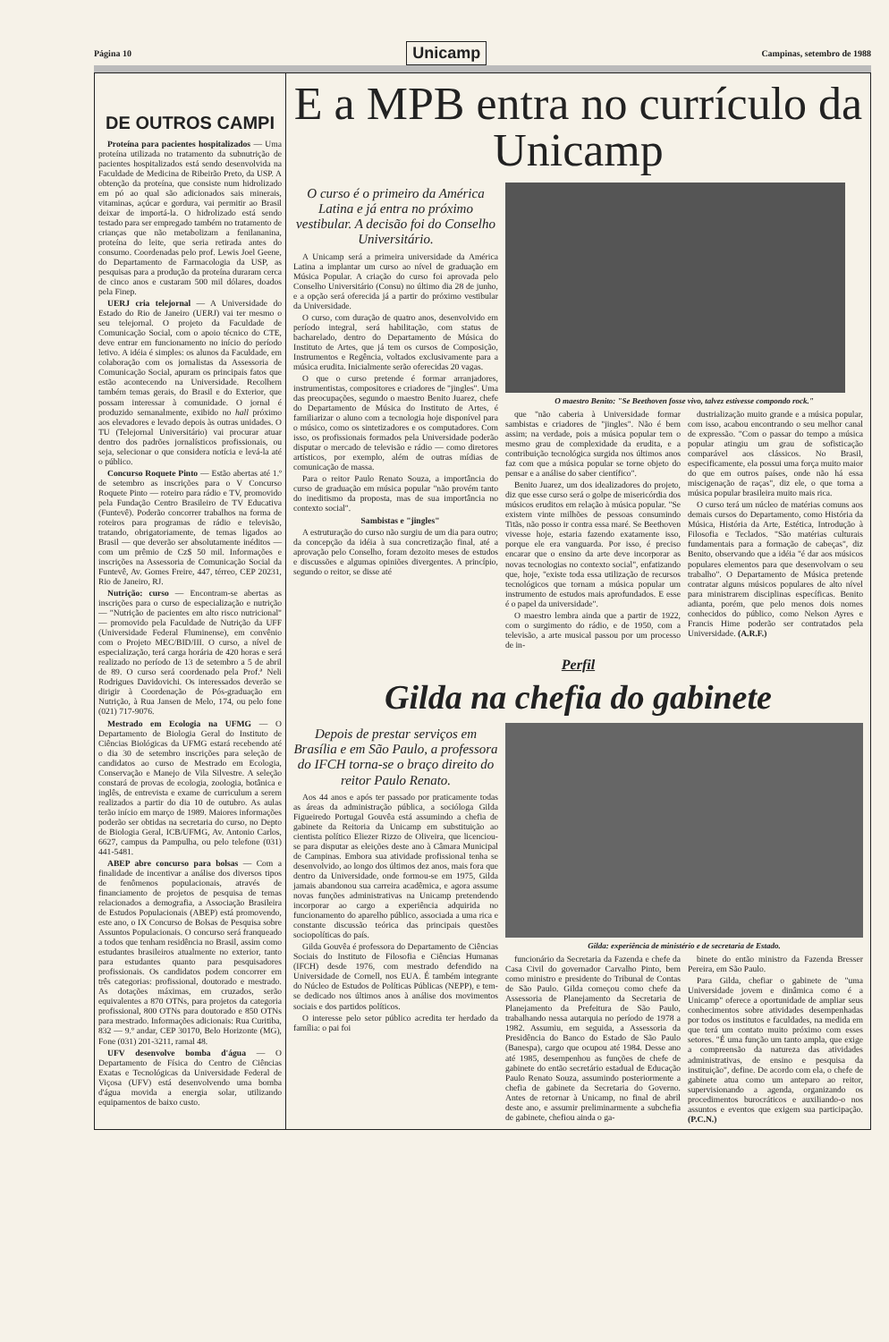Página 10 Unicamp Campinas, setembro de 1988
DE OUTROS CAMPI
Proteína para pacientes hospitalizados — Uma proteína utilizada no tratamento da subnutrição de pacientes hospitalizados está sendo desenvolvida na Faculdade de Medicina de Ribeirão Preto, da USP. A obtenção da proteína, que consiste num hidrolizado em pó ao qual são adicionados sais minerais, vitaminas, açúcar e gordura, vai permitir ao Brasil deixar de importá-la. O hidrolizado está sendo testado para ser empregado também no tratamento de crianças que não metabolizam a fenilananina, proteína do leite, que seria retirada antes do consumo. Coordenadas pelo prof. Lewis Joel Geene, do Departamento de Farmacologia da USP, as pesquisas para a produção da proteína duraram cerca de cinco anos e custaram 500 mil dólares, doados pela Finep.
UERJ cria telejornal — A Universidade do Estado do Rio de Janeiro (UERJ) vai ter mesmo o seu telejornal. O projeto da Faculdade de Comunicação Social, com o apoio técnico do CTE, deve entrar em funcionamento no início do período letivo. A idéia é simples: os alunos da Faculdade, em colaboração com os jornalistas da Assessoria de Comunicação Social, apuram os principais fatos que estão acontecendo na Universidade. Recolhem também temas gerais, do Brasil e do Exterior, que possam interessar à comunidade. O jornal é produzido semanalmente, exibido no hall próximo aos elevadores e levado depois às outras unidades. O TU (Telejornal Universitário) vai procurar atuar dentro dos padrões jornalísticos profissionais, ou seja, selecionar o que considera notícia e levá-la até o público.
Concurso Roquete Pinto — Estão abertas até 1.º de setembro as inscrições para o V Concurso Roquete Pinto — roteiro para rádio e TV, promovido pela Fundação Centro Brasileiro de TV Educativa (Funtevê). Poderão concorrer trabalhos na forma de roteiros para programas de rádio e televisão, tratando, obrigatoriamente, de temas ligados ao Brasil — que deverão ser absolutamente inéditos — com um prêmio de Cz$ 50 mil. Informações e inscrições na Assessoria de Comunicação Social da Funtevê, Av. Gomes Freire, 447, térreo, CEP 20231, Rio de Janeiro, RJ.
Nutrição: curso — Encontram-se abertas as inscrições para o curso de especialização e nutrição — "Nutrição de pacientes em alto risco nutricional" — promovido pela Faculdade de Nutrição da UFF (Universidade Federal Fluminense), em convênio com o Projeto MEC/BID/III. O curso, a nível de especialização, terá carga horária de 420 horas e será realizado no período de 13 de setembro a 5 de abril de 89. O curso será coordenado pela Prof.ª Neli Rodrigues Davidovichi. Os interessados deverão se dirigir à Coordenação de Pós-graduação em Nutrição, à Rua Jansen de Melo, 174, ou pelo fone (021) 717-9076.
Mestrado em Ecologia na UFMG — O Departamento de Biologia Geral do Instituto de Ciências Biológicas da UFMG estará recebendo até o dia 30 de setembro inscrições para seleção de candidatos ao curso de Mestrado em Ecologia, Conservação e Manejo de Vila Silvestre. A seleção constará de provas de ecologia, zoologia, botânica e inglês, de entrevista e exame de curriculum a serem realizados a partir do dia 10 de outubro. As aulas terão início em março de 1989. Maiores informações poderão ser obtidas na secretaria do curso, no Depto de Biologia Geral, ICB/UFMG, Av. Antonio Carlos, 6627, campus da Pampulha, ou pelo telefone (031) 441-5481.
ABEP abre concurso para bolsas — Com a finalidade de incentivar a análise dos diversos tipos de fenômenos populacionais, através de financiamento de projetos de pesquisa de temas relacionados a demografia, a Associação Brasileira de Estudos Populacionais (ABEP) está promovendo, este ano, o IX Concurso de Bolsas de Pesquisa sobre Assuntos Populacionais. O concurso será franqueado a todos que tenham residência no Brasil, assim como estudantes brasileiros atualmente no exterior, tanto para estudantes quanto para pesquisadores profissionais. Os candidatos podem concorrer em três categorias: profissional, doutorado e mestrado. As dotações máximas, em cruzados, serão equivalentes a 870 OTNs, para projetos da categoria profissional, 800 OTNs para doutorado e 850 OTNs para mestrado. Informações adicionais: Rua Curitiba, 832 — 9.º andar, CEP 30170, Belo Horizonte (MG), Fone (031) 201-3211, ramal 48.
UFV desenvolve bomba d'água — O Departamento de Física do Centro de Ciências Exatas e Tecnológicas da Universidade Federal de Viçosa (UFV) está desenvolvendo uma bomba d'água movida a energia solar, utilizando equipamentos de baixo custo.
E a MPB entra no currículo da Unicamp
O curso é o primeiro da América Latina e já entra no próximo vestibular. A decisão foi do Conselho Universitário.
A Unicamp será a primeira universidade da América Latina a implantar um curso ao nível de graduação em Música Popular. A criação do curso foi aprovada pelo Conselho Universitário (Consu) no último dia 28 de junho, e a opção será oferecida já a partir do próximo vestibular da Universidade.
O curso, com duração de quatro anos, desenvolvido em período integral, será habilitação, com status de bacharelado, dentro do Departamento de Música do Instituto de Artes, que já tem os cursos de Composição, Instrumentos e Regência, voltados exclusivamente para a música erudita. Inicialmente serão oferecidas 20 vagas.
O que o curso pretende é formar arranjadores, instrumentistas, compositores e criadores de "jingles". Uma das preocupações, segundo o maestro Benito Juarez, chefe do Departamento de Música do Instituto de Artes, é familiarizar o aluno com a tecnologia hoje disponível para o músico, como os sintetizadores e os computadores. Com isso, os profissionais formados pela Universidade poderão disputar o mercado de televisão e rádio — como diretores artísticos, por exemplo, além de outras mídias de comunicação de massa.
Para o reitor Paulo Renato Souza, a importância do curso de graduação em música popular "não provém tanto do ineditismo da proposta, mas de sua importância no contexto social".
Sambistas e "jingles"
A estruturação do curso não surgiu de um dia para outro; da concepção da idéia à sua concretização final, até a aprovação pelo Conselho, foram dezoito meses de estudos e discussões e algumas opiniões divergentes. A princípio, segundo o reitor, se disse até
O maestro Benito: "Se Beethoven fosse vivo, talvez estivesse compondo rock."
que "não caberia à Universidade formar sambistas e criadores de "jingles". Não é bem assim; na verdade, pois a música popular tem o mesmo grau de complexidade da erudita, e a contribuição tecnológica surgida nos últimos anos faz com que a música popular se torne objeto do pensar e a análise do saber científico".
Benito Juarez, um dos idealizadores do projeto, diz que esse curso será o golpe de misericórdia dos músicos eruditos em relação à música popular. "Se existem vinte milhões de pessoas consumindo Titãs, não posso ir contra essa maré. Se Beethoven vivesse hoje, estaria fazendo exatamente isso, porque ele era vanguarda. Por isso, é preciso encarar que o ensino da arte deve incorporar as novas tecnologias no contexto social", enfatizando que, hoje, "existe toda essa utilização de recursos tecnológicos que tornam a música popular um instrumento de estudos mais aprofundados. E esse é o papel da universidade".
O maestro lembra ainda que a partir de 1922, com o surgimento do rádio, e de 1950, com a televisão, a arte musical passou por um processo de in-
dustrialização muito grande e a música popular, com isso, acabou encontrando o seu melhor canal de expressão. "Com o passar do tempo a música popular atingiu um grau de sofisticação comparável aos clássicos. No Brasil, especificamente, ela possui uma força muito maior do que em outros países, onde não há essa miscigenação de raças", diz ele, o que torna a música popular brasileira muito mais rica.
O curso terá um núcleo de matérias comuns aos demais cursos do Departamento, como História da Música, História da Arte, Estética, Introdução à Filosofia e Teclados. "São matérias culturais fundamentais para a formação de cabeças", diz Benito, observando que a idéia "é dar aos músicos populares elementos para que desenvolvam o seu trabalho". O Departamento de Música pretende contratar alguns músicos populares de alto nível para ministrarem disciplinas específicas. Benito adianta, porém, que pelo menos dois nomes conhecidos do público, como Nelson Ayres e Francis Hime poderão ser contratados pela Universidade. (A.R.F.)
Perfil
Gilda na chefia do gabinete
Depois de prestar serviços em Brasília e em São Paulo, a professora do IFCH torna-se o braço direito do reitor Paulo Renato.
Aos 44 anos e após ter passado por praticamente todas as áreas da administração pública, a socióloga Gilda Figueiredo Portugal Gouvêa está assumindo a chefia de gabinete da Reitoria da Unicamp em substituição ao cientista político Eliezer Rizzo de Oliveira, que licenciou-se para disputar as eleições deste ano à Câmara Municipal de Campinas. Embora sua atividade profissional tenha se desenvolvido, ao longo dos últimos dez anos, mais fora que dentro da Universidade, onde formou-se em 1975, Gilda jamais abandonou sua carreira acadêmica, e agora assume novas funções administrativas na Unicamp pretendendo incorporar ao cargo a experiência adquirida no funcionamento do aparelho público, associada a uma rica e constante discussão teórica das principais questões sociopolíticas do país.
Gilda Gouvêa é professora do Departamento de Ciências Sociais do Instituto de Filosofia e Ciências Humanas (IFCH) desde 1976, com mestrado defendido na Universidade de Cornell, nos EUA. É também integrante do Núcleo de Estudos de Políticas Públicas (NEPP), e tem-se dedicado nos últimos anos à análise dos movimentos sociais e dos partidos políticos.
O interesse pelo setor público acredita ter herdado da família: o pai foi
Gilda: experiência de ministério e de secretaria de Estado.
funcionário da Secretaria da Fazenda e chefe da Casa Civil do governador Carvalho Pinto, bem como ministro e presidente do Tribunal de Contas de São Paulo. Gilda começou como chefe da Assessoria de Planejamento da Secretaria de Planejamento da Prefeitura de São Paulo, trabalhando nessa autarquia no período de 1978 a 1982. Assumiu, em seguida, a Assessoria da Presidência do Banco do Estado de São Paulo (Banespa), cargo que ocupou até 1984. Desse ano até 1985, desempenhou as funções de chefe de gabinete do então secretário estadual de Educação Paulo Renato Souza, assumindo posteriormente a chefia de gabinete da Secretaria do Governo. Antes de retornar à Unicamp, no final de abril deste ano, e assumir preliminarmente a subchefia de gabinete, chefiou ainda o ga-
binete do então ministro da Fazenda Bresser Pereira, em São Paulo.
Para Gilda, chefiar o gabinete de "uma Universidade jovem e dinâmica como é a Unicamp" oferece a oportunidade de ampliar seus conhecimentos sobre atividades desempenhadas por todos os institutos e faculdades, na medida em que terá um contato muito próximo com esses setores. "É uma função um tanto ampla, que exige a compreensão da natureza das atividades administrativas, de ensino e pesquisa da instituição", define. De acordo com ela, o chefe de gabinete atua como um anteparo ao reitor, supervisionando a agenda, organizando os procedimentos burocráticos e auxiliando-o nos assuntos e eventos que exigem sua participação. (P.C.N.)